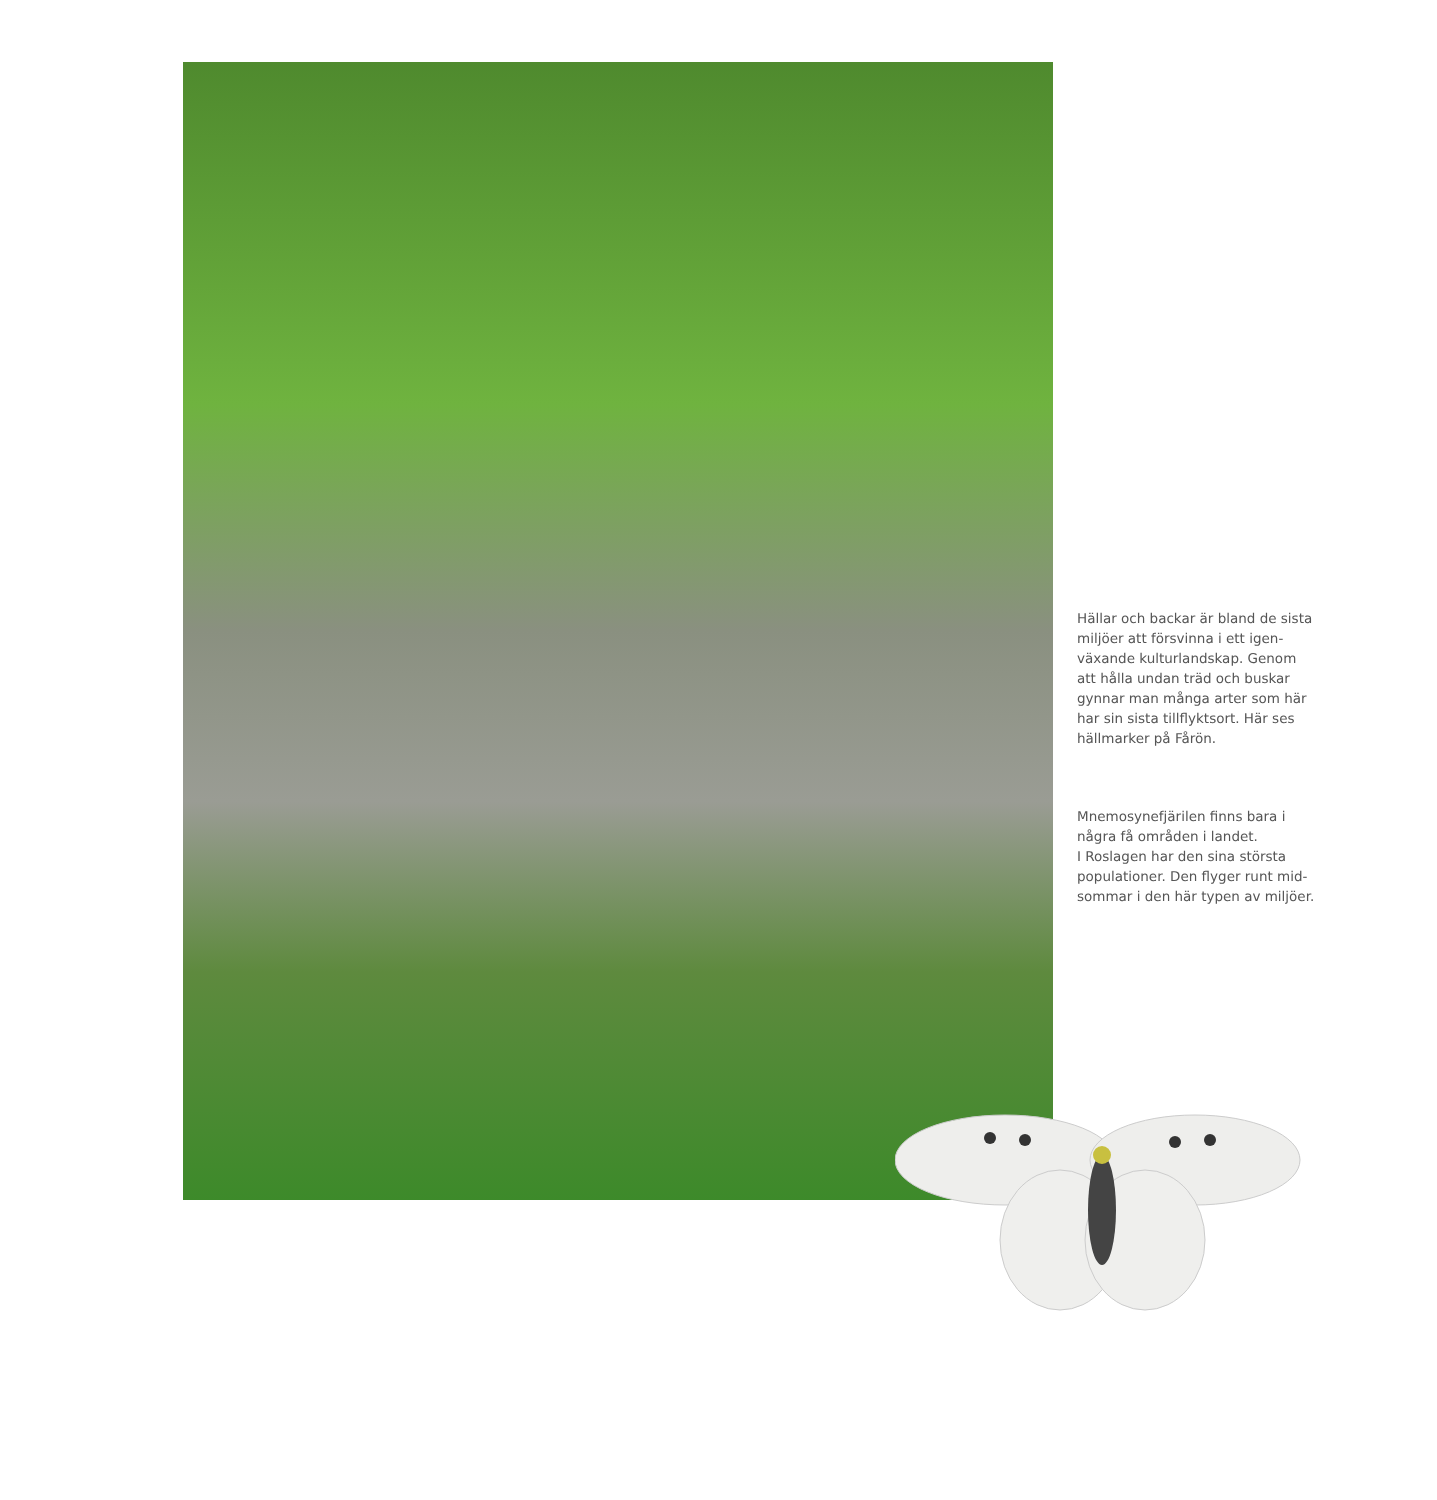Hällar och backar är bland de sista miljöer att försvinna i ett igen­växande kulturlandskap. Genom att hålla undan träd och buskar gynnar man många arter som här har sin sista tillflyktsort. Här ses hällmarker på Fårön.
Mnemosynefjärilen finns bara i några få områden i landet.
I Roslagen har den sina största populationer. Den flyger runt mid­sommar i den här typen av miljöer.